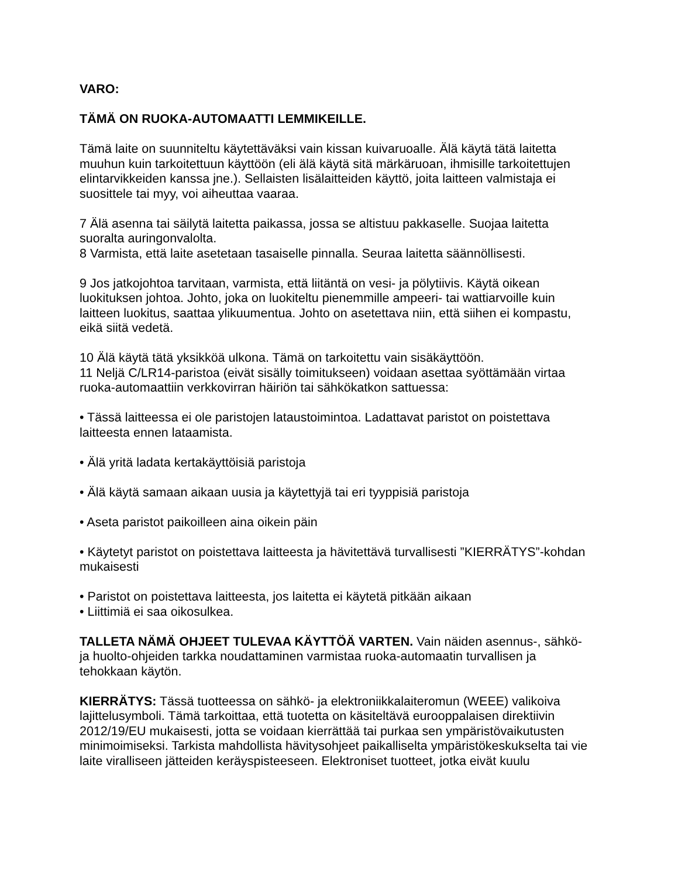VARO:
TÄMÄ ON RUOKA-AUTOMAATTI LEMMIKEILLE.
Tämä laite on suunniteltu käytettäväksi vain kissan kuivaruoalle. Älä käytä tätä laitetta muuhun kuin tarkoitettuun käyttöön (eli älä käytä sitä märkäruoan, ihmisille tarkoitettujen elintarvikkeiden kanssa jne.). Sellaisten lisälaitteiden käyttö, joita laitteen valmistaja ei suosittele tai myy, voi aiheuttaa vaaraa.
7 Älä asenna tai säilytä laitetta paikassa, jossa se altistuu pakkaselle. Suojaa laitetta suoralta auringonvalolta.
8 Varmista, että laite asetetaan tasaiselle pinnalla. Seuraa laitetta säännöllisesti.
9 Jos jatkojohtoa tarvitaan, varmista, että liitäntä on vesi- ja pölytiivis. Käytä oikean luokituksen johtoa. Johto, joka on luokiteltu pienemmille ampeeri- tai wattiarvoille kuin laitteen luokitus, saattaa ylikuumentua. Johto on asetettava niin, että siihen ei kompastu, eikä siitä vedetä.
10 Älä käytä tätä yksikköä ulkona. Tämä on tarkoitettu vain sisäkäyttöön.
11 Neljä C/LR14-paristoa (eivät sisälly toimitukseen) voidaan asettaa syöttämään virtaa ruoka-automaattiin verkkovirran häiriön tai sähkökatkon sattuessa:
• Tässä laitteessa ei ole paristojen lataustoimintoa. Ladattavat paristot on poistettava laitteesta ennen lataamista.
• Älä yritä ladata kertakäyttöisiä paristoja
• Älä käytä samaan aikaan uusia ja käytettyjä tai eri tyyppisiä paristoja
• Aseta paristot paikoilleen aina oikein päin
• Käytetyt paristot on poistettava laitteesta ja hävitettävä turvallisesti ”KIERRÄTYS”-kohdan mukaisesti
• Paristot on poistettava laitteesta, jos laitetta ei käytetä pitkään aikaan
• Liittimiä ei saa oikosulkea.
TALLETA NÄMÄ OHJEET TULEVAA KÄYTTÖÄ VARTEN. Vain näiden asennus-, sähkö- ja huolto-ohjeiden tarkka noudattaminen varmistaa ruoka-automaatin turvallisen ja tehokkaan käytön.
KIERRÄTYS: Tässä tuotteessa on sähkö- ja elektroniikkalaiteromun (WEEE) valikoiva lajittelusymboli. Tämä tarkoittaa, että tuotetta on käsiteltävä eurooppalaisen direktiivin 2012/19/EU mukaisesti, jotta se voidaan kierrättää tai purkaa sen ympäristövaikutusten minimoimiseksi. Tarkista mahdollista hävitysohjeet paikalliselta ympäristökeskukselta tai vie laite viralliseen jätteiden keräyspisteeseen. Elektroniset tuotteet, jotka eivät kuulu